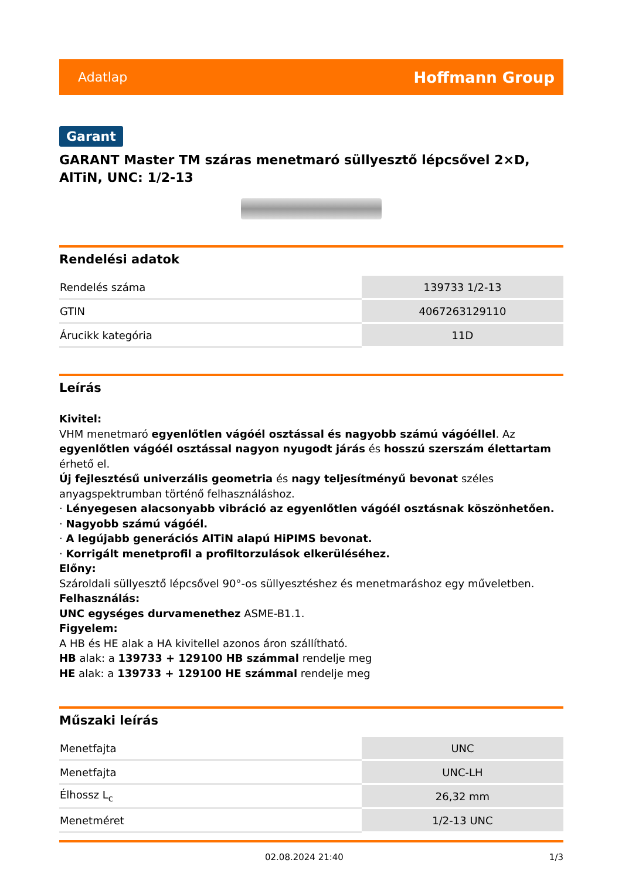Adatlap Hoffmann Group
Garant
GARANT Master TM száras menetmaró süllyesztő lépcsővel 2×D, AlTiN, UNC: 1/2-13
Rendelési adatok
| Rendelés száma | 139733 1/2-13 |
| GTIN | 4067263129110 |
| Árucikk kategória | 11D |
Leírás
Kivitel:
VHM menetmaró egyenlőtlen vágóél osztással és nagyobb számú vágóéllel. Az egyenlőtlen vágóél osztással nagyon nyugodt járás és hosszú szerszám élettartam érhető el.
Új fejlesztésű univerzális geometria és nagy teljesítményű bevonat széles anyagspektrumban történő felhasználáshoz.
· Lényegesen alacsonyabb vibráció az egyenlőtlen vágóél osztásnak köszönhetően.
· Nagyobb számú vágóél.
· A legújabb generációs AlTiN alapú HiPIMS bevonat.
· Korrigált menetprofil a profiltorzulások elkerüléséhez.
Előny:
Szároldali süllyesztő lépcsővel 90°-os süllyesztéshez és menetmaráshoz egy műveletben.
Felhasználás:
UNC egységes durvamenethez ASME-B1.1.
Figyelem:
A HB és HE alak a HA kivitellel azonos áron szállítható.
HB alak: a 139733 + 129100 HB számmal rendelje meg
HE alak: a 139733 + 129100 HE számmal rendelje meg
Műszaki leírás
| Menetfajta | UNC |
| Menetfajta | UNC-LH |
| Élhossz L<sub>c</sub> | 26,32 mm |
| Menetméret | 1/2-13 UNC |
02.08.2024 21:40 1/3